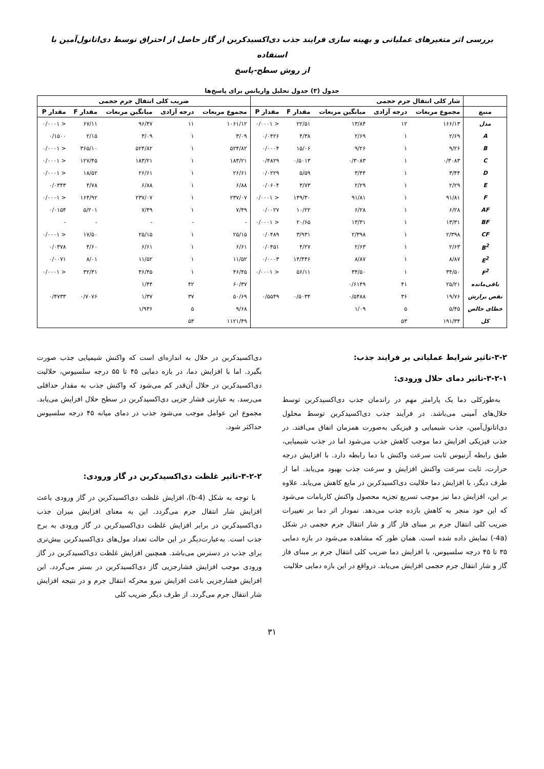بررسی اثر متغیرهای عملیاتی و بهینه سازی فرایند جذب دی‌اکسیدکربن از گاز حاصل از احتراق توسط دی‌اتانول‌آمین با استفاده
از روش سطح-پاسخ
جدول (۳) جدول تحلیل واریانس برای پاسخ‌ها
| | شار کلی انتقال جرم حجمی | | | | | ضریب کلی انتقال جرم حجمی | | | | |
| --- | --- | --- | --- | --- | --- | --- | --- | --- | --- | --- |
| منبع | مجموع مربعات | درجه آزادی | میانگین مربعات | مقدار F | مقدار P | مجموع مربعات | درجه آزادی | میانگین مربعات | مقدار F | مقدار P |
| مدل | ۱۶۶/۱۳ | ۱۲ | ۱۳/۸۴ | ۲۲/۵۱ | < ۰/۰۰۰۱ | ۱۰۶۱/۱۲ | ۱۱ | ۹۶/۴۷ | ۶۷/۱۱ | < ۰/۰۰۰۱ |
| A | ۲/۶۹ | ۱ | ۲/۶۹ | ۴/۳۸ | ۰/۰۴۲۶ | ۳/۰۹ | ۱ | ۳/۰۹ | ۲/۱۵ | ۰/۱۵۰۰ |
| B | ۹/۲۶ | ۱ | ۹/۲۶ | ۱۵/۰۶ | ۰/۰۰۰۴ | ۵۲۴/۸۲ | ۱ | ۵۲۴/۸۲ | ۳۶۵/۱۰ | < ۰/۰۰۰۱ |
| C | ۰/۳۰۸۳ | ۱ | ۰/۳۰۸۳ | ۰/۵۰۱۳ | ۰/۴۸۲۹ | ۱۸۳/۲۱ | ۱ | ۱۸۳/۲۱ | ۱۲۷/۴۵ | < ۰/۰۰۰۱ |
| D | ۳/۴۴ | ۱ | ۳/۴۴ | ۵/۵۹ | ۰/۰۲۲۹ | ۲۶/۶۱ | ۱ | ۲۶/۶۱ | ۱۸/۵۲ | < ۰/۰۰۰۱ |
| E | ۲/۲۹ | ۱ | ۲/۲۹ | ۳/۷۳ | ۰/۰۶۰۴ | ۶/۸۸ | ۱ | ۶/۸۸ | ۴/۷۸ | ۰/۰۳۴۳ |
| F | ۹۱/۸۱ | ۱ | ۹۱/۸۱ | ۱۴۹/۳۰ | < ۰/۰۰۰۱ | ۲۳۷/۰۷ | ۱ | ۲۳۷/۰۷ | ۱۶۴/۹۲ | < ۰/۰۰۰۱ |
| AF | ۶/۲۸ | ۱ | ۶/۲۸ | ۱۰/۲۲ | ۰/۰۰۲۷ | ۷/۴۹ | ۱ | ۷/۴۹ | ۵/۲۰۱ | ۰/۰۱۵۴ |
| BF | ۱۳/۳۱ | ۱ | ۱۳/۳۱ | ۲۰/۶۵ | < ۰/۰۰۰۱ | - | - | - | - | - |
| CF | ۲/۳۹۸ | ۱ | ۲/۳۹۸ | ۳/۹۳۱ | ۰/۰۴۸۹ | ۲۵/۱۵ | ۱ | ۲۵/۱۵ | ۱۷/۵۰ | < ۰/۰۰۰۱ |
| B<sup>2</sup> | ۲/۶۳ | ۱ | ۲/۶۳ | ۴/۲۷ | ۰/۰۴۵۱ | ۶/۶۱ | ۱ | ۶/۶۱ | ۴/۶۰ | ۰/۰۳۷۸ |
| E<sup>2</sup> | ۸/۸۷ | ۱ | ۸/۸۷ | ۱۴/۴۴۶ | ۰/۰۰۰۳ | ۱۱/۵۲ | ۱ | ۱۱/۵۲ | ۸/۰۱ | ۰/۰۰۷۱ |
| F<sup>2</sup> | ۳۴/۵۰ | ۱ | ۳۴/۵۰ | ۵۶/۱۱ | < ۰/۰۰۰۱ | ۴۶/۴۵ | ۱ | ۴۶/۴۵ | ۳۲/۳۱ | < ۰/۰۰۰۱ |
| باقی‌مانده | ۲۵/۲۱ | ۴۱ | ۰/۶۱۴۹ | | | ۶۰/۳۷ | ۴۲ | ۱/۴۴ | | |
| نقص برازش | ۱۹/۷۶ | ۳۶ | ۰/۵۴۸۸ | ۰/۵۰۳۴ | ۰/۵۵۴۹ | ۵۰/۶۹ | ۳۷ | ۱/۳۷ | ۰/۷۰۷۶ | ۰/۴۷۳۳ |
| خطای خالص | ۵/۴۵ | ۵ | ۱/۰۹ | | | ۹/۶۸ | ۵ | ۱/۹۳۶ | | |
| کل | ۱۹۱/۳۴ | ۵۳ | | | | ۱۱۲۱/۴۹ | ۵۳ | | | |
۳-۲-تاثیر شرایط عملیاتی بر فرایند جذب:
۳-۲-۱-تاثیر دمای حلال ورودی:
به‌طورکلی دما یک پارامتر مهم در راندمان جذب دی‌اکسیدکربن توسط حلال‌های آمینی می‌باشد. در فرآیند جذب دی‌اکسیدکربن توسط محلول دی‌اتانول‌آمین، جذب شیمیایی و فیزیکی به‌صورت همزمان اتفاق می‌افتد. در جذب فیزیکی افزایش دما موجب کاهش جذب می‌شود اما در جذب شیمیایی، طبق رابطه آرنیوس ثابت سرعت واکنش با دما رابطه دارد. با افزایش درجه حرارت، ثابت سرعت واکنش افزایش و سرعت جذب بهبود می‌یابد. اما از طرف دیگر، با افزایش دما حلالیت دی‌اکسیدکربن در مایع کاهش می‌یابد. علاوه بر این، افزایش دما نیز موجب تسریع تجزیه محصول واکنش کاربامات می‌شود که این خود منجر به کاهش بازده جذب می‌دهد. نمودار اثر دما بر تغییرات ضریب کلی انتقال جرم بر مبنای فاز گاز و شار انتقال جرم حجمی در شکل (4a-) نمایش داده شده است. همان طور که مشاهده می‌شود در بازه دمایی ۳۵ تا ۴۵ درجه سلسیوس، با افزایش دما ضریب کلی انتقال جرم بر مبنای فاز گاز و شار انتقال جرم حجمی افزایش می‌یابد. درواقع در این بازه دمایی حلالیت
دی‌اکسیدکربن در حلال به اندازه‌ای است که واکنش شیمیایی جذب صورت بگیرد. اما با افزایش دما، در بازه دمایی ۴۵ تا ۵۵ درجه سلسیوس، حلالیت دی‌اکسیدکربن در حلال آن‌قدر کم می‌شود که واکنش جذب به مقدار حداقلی می‌رسد. به عبارتی فشار جزیی دی‌اکسیدکربن در سطح حلال افزایش می‌یابد. مجموع این عوامل موجب می‌شود جذب در دمای میانه ۴۵ درجه سلسیوس حداکثر شود.
۳-۲-۲-تاثیر غلظت دی‌اکسیدکربن در گاز ورودی:
با توجه به شکل (4-b)، افزایش غلظت دی‌اکسیدکربن در گاز ورودی باعث افزایش شار انتقال جرم می‌گردد. این به معنای افزایش میزان جذب دی‌اکسیدکربن در برابر افزایش غلظت دی‌اکسیدکربن در گاز ورودی به برج جذب است. به‌عبارت‌دیگر در این حالت تعداد مول‌های دی‌اکسیدکربن بیش‌تری برای جذب در دسترس می‌باشد. همچنین افزایش غلظت دی‌اکسیدکربن در گاز ورودی موجب افزایش فشارجزیی گاز دی‌اکسیدکربن در بستر می‌گردد. این افزایش فشارجزیی باعث افزایش نیرو محرکه انتقال جرم و در نتیجه افزایش شار انتقال جرم می‌گردد. از طرف دیگر ضریب کلی
۳۱